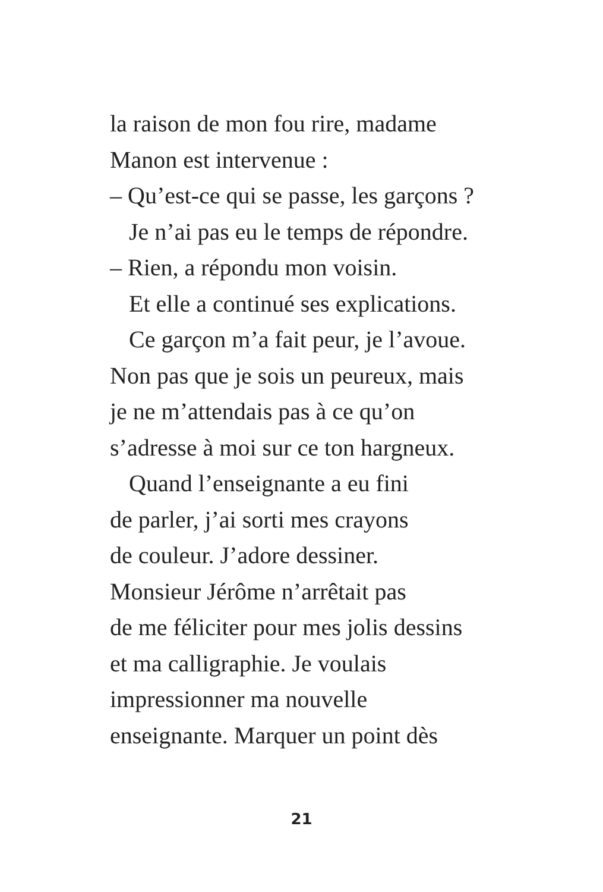la raison de mon fou rire, madame
Manon est intervenue :
– Qu’est-ce qui se passe, les garçons ?
Je n’ai pas eu le temps de répondre.
– Rien, a répondu mon voisin.
Et elle a continué ses explications.
Ce garçon m’a fait peur, je l’avoue.
Non pas que je sois un peureux, mais
je ne m’attendais pas à ce qu’on
s’adresse à moi sur ce ton hargneux.
Quand l’enseignante a eu fini
de parler, j’ai sorti mes crayons
de couleur. J’adore dessiner.
Monsieur Jérôme n’arrêtait pas
de me féliciter pour mes jolis dessins
et ma calligraphie. Je voulais
impressionner ma nouvelle
enseignante. Marquer un point dès
21